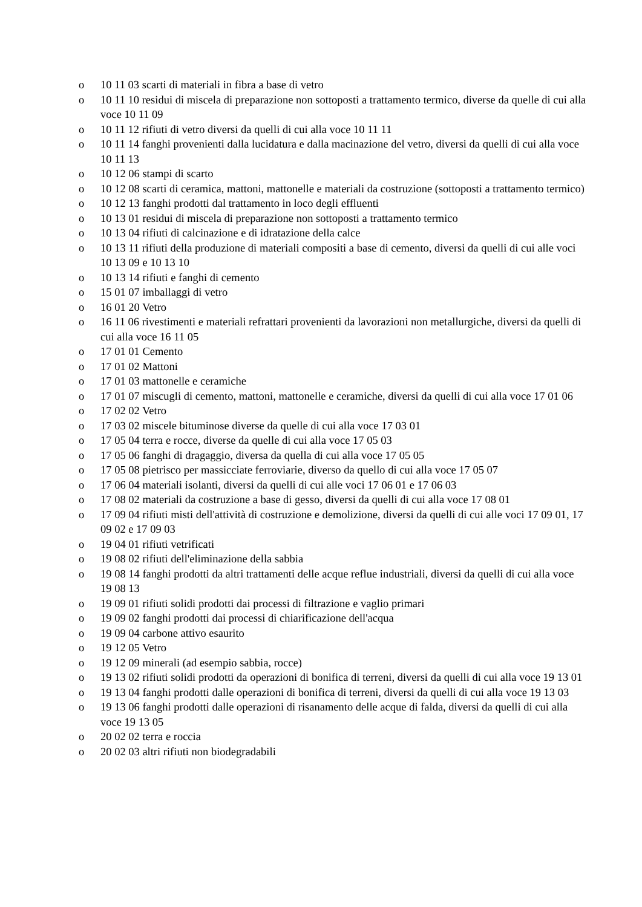o 10 11 03 scarti di materiali in fibra a base di vetro
o 10 11 10 residui di miscela di preparazione non sottoposti a trattamento termico, diverse da quelle di cui alla voce 10 11 09
o 10 11 12 rifiuti di vetro diversi da quelli di cui alla voce 10 11 11
o 10 11 14 fanghi provenienti dalla lucidatura e dalla macinazione del vetro, diversi da quelli di cui alla voce 10 11 13
o 10 12 06 stampi di scarto
o 10 12 08 scarti di ceramica, mattoni, mattonelle e materiali da costruzione (sottoposti a trattamento termico)
o 10 12 13 fanghi prodotti dal trattamento in loco degli effluenti
o 10 13 01 residui di miscela di preparazione non sottoposti a trattamento termico
o 10 13 04 rifiuti di calcinazione e di idratazione della calce
o 10 13 11 rifiuti della produzione di materiali compositi a base di cemento, diversi da quelli di cui alle voci 10 13 09 e 10 13 10
o 10 13 14 rifiuti e fanghi di cemento
o 15 01 07 imballaggi di vetro
o 16 01 20 Vetro
o 16 11 06 rivestimenti e materiali refrattari provenienti da lavorazioni non metallurgiche, diversi da quelli di cui alla voce 16 11 05
o 17 01 01 Cemento
o 17 01 02 Mattoni
o 17 01 03 mattonelle e ceramiche
o 17 01 07 miscugli di cemento, mattoni, mattonelle e ceramiche, diversi da quelli di cui alla voce 17 01 06
o 17 02 02 Vetro
o 17 03 02 miscele bituminose diverse da quelle di cui alla voce 17 03 01
o 17 05 04 terra e rocce, diverse da quelle di cui alla voce 17 05 03
o 17 05 06 fanghi di dragaggio, diversa da quella di cui alla voce 17 05 05
o 17 05 08 pietrisco per massicciate ferroviarie, diverso da quello di cui alla voce 17 05 07
o 17 06 04 materiali isolanti, diversi da quelli di cui alle voci 17 06 01 e 17 06 03
o 17 08 02 materiali da costruzione a base di gesso, diversi da quelli di cui alla voce 17 08 01
o 17 09 04 rifiuti misti dell'attività di costruzione e demolizione, diversi da quelli di cui alle voci 17 09 01, 17 09 02 e 17 09 03
o 19 04 01 rifiuti vetrificati
o 19 08 02 rifiuti dell'eliminazione della sabbia
o 19 08 14 fanghi prodotti da altri trattamenti delle acque reflue industriali, diversi da quelli di cui alla voce 19 08 13
o 19 09 01 rifiuti solidi prodotti dai processi di filtrazione e vaglio primari
o 19 09 02 fanghi prodotti dai processi di chiarificazione dell'acqua
o 19 09 04 carbone attivo esaurito
o 19 12 05 Vetro
o 19 12 09 minerali (ad esempio sabbia, rocce)
o 19 13 02 rifiuti solidi prodotti da operazioni di bonifica di terreni, diversi da quelli di cui alla voce 19 13 01
o 19 13 04 fanghi prodotti dalle operazioni di bonifica di terreni, diversi da quelli di cui alla voce 19 13 03
o 19 13 06 fanghi prodotti dalle operazioni di risanamento delle acque di falda, diversi da quelli di cui alla voce 19 13 05
o 20 02 02 terra e roccia
o 20 02 03 altri rifiuti non biodegradabili